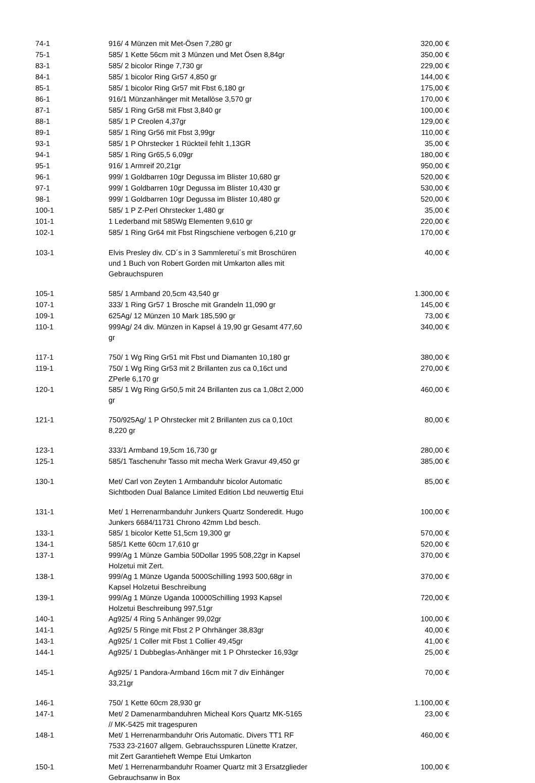| 74-1 | 916/ 4 Münzen mit Met-Ösen 7,280 gr | 320,00 € |
| 75-1 | 585/ 1 Kette 56cm mit 3 Münzen und Met Ösen 8,84gr | 350,00 € |
| 83-1 | 585/ 2 bicolor Ringe 7,730 gr | 229,00 € |
| 84-1 | 585/ 1 bicolor Ring Gr57 4,850 gr | 144,00 € |
| 85-1 | 585/ 1 bicolor Ring Gr57 mit Fbst 6,180 gr | 175,00 € |
| 86-1 | 916/1 Münzanhänger mit Metallöse 3,570 gr | 170,00 € |
| 87-1 | 585/ 1 Ring Gr58 mit Fbst 3,840 gr | 100,00 € |
| 88-1 | 585/ 1 P Creolen 4,37gr | 129,00 € |
| 89-1 | 585/ 1 Ring Gr56 mit Fbst 3,99gr | 110,00 € |
| 93-1 | 585/ 1 P Ohrstecker 1 Rückteil fehlt 1,13GR | 35,00 € |
| 94-1 | 585/ 1 Ring Gr65,5 6,09gr | 180,00 € |
| 95-1 | 916/ 1 Armreif 20,21gr | 950,00 € |
| 96-1 | 999/ 1 Goldbarren 10gr Degussa im Blister 10,680 gr | 520,00 € |
| 97-1 | 999/ 1 Goldbarren 10gr Degussa im Blister 10,430 gr | 530,00 € |
| 98-1 | 999/ 1 Goldbarren 10gr Degussa im Blister 10,480 gr | 520,00 € |
| 100-1 | 585/ 1 P Z-Perl Ohrstecker 1,480 gr | 35,00 € |
| 101-1 | 1 Lederband mit 585Wg Elementen 9,610 gr | 220,00 € |
| 102-1 | 585/ 1 Ring Gr64 mit Fbst Ringschiene verbogen 6,210 gr | 170,00 € |
| 103-1 | Elvis Presley div. CD´s in 3 Sammleretui´s mit Broschüren und 1 Buch von Robert Gorden mit Umkarton alles mit Gebrauchspuren | 40,00 € |
| 105-1 | 585/ 1 Armband 20,5cm 43,540 gr | 1.300,00 € |
| 107-1 | 333/ 1 Ring Gr57 1 Brosche mit Grandeln 11,090 gr | 145,00 € |
| 109-1 | 625Ag/ 12 Münzen 10 Mark 185,590 gr | 73,00 € |
| 110-1 | 999Ag/ 24 div. Münzen in Kapsel á 19,90 gr Gesamt 477,60 gr | 340,00 € |
| 117-1 | 750/ 1 Wg Ring Gr51 mit Fbst und Diamanten 10,180 gr | 380,00 € |
| 119-1 | 750/ 1 Wg Ring Gr53 mit 2 Brillanten zus ca 0,16ct und ZPerle 6,170 gr | 270,00 € |
| 120-1 | 585/ 1 Wg Ring Gr50,5 mit 24 Brillanten zus ca 1,08ct 2,000 gr | 460,00 € |
| 121-1 | 750/925Ag/ 1 P Ohrstecker mit 2 Brillanten zus ca 0,10ct 8,220 gr | 80,00 € |
| 123-1 | 333/1 Armband 19,5cm 16,730 gr | 280,00 € |
| 125-1 | 585/1 Taschenuhr Tasso mit mecha Werk Gravur 49,450 gr | 385,00 € |
| 130-1 | Met/ Carl von Zeyten 1 Armbanduhr bicolor Automatic Sichtboden Dual Balance Limited Edition Lbd neuwertig Etui | 85,00 € |
| 131-1 | Met/ 1 Herrenarmbanduhr Junkers Quartz Sonderedit. Hugo Junkers 6684/11731 Chrono 42mm Lbd besch. | 100,00 € |
| 133-1 | 585/ 1 bicolor Kette 51,5cm 19,300 gr | 570,00 € |
| 134-1 | 585/1 Kette 60cm 17,610 gr | 520,00 € |
| 137-1 | 999/Ag 1 Münze Gambia 50Dollar 1995 508,22gr in Kapsel Holzetui mit Zert. | 370,00 € |
| 138-1 | 999/Ag 1 Münze Uganda 5000Schilling 1993 500,68gr in Kapsel Holzetui Beschreibung | 370,00 € |
| 139-1 | 999/Ag 1 Münze Uganda 10000Schilling 1993 Kapsel Holzetui Beschreibung 997,51gr | 720,00 € |
| 140-1 | Ag925/ 4 Ring 5 Anhänger 99,02gr | 100,00 € |
| 141-1 | Ag925/ 5 Ringe mit Fbst 2 P Ohrhänger 38,83gr | 40,00 € |
| 143-1 | Ag925/ 1 Coller mit Fbst 1 Collier 49,45gr | 41,00 € |
| 144-1 | Ag925/ 1 Dubbeglas-Anhänger mit 1 P Ohrstecker 16,93gr | 25,00 € |
| 145-1 | Ag925/ 1 Pandora-Armband 16cm mit 7 div Einhänger 33,21gr | 70,00 € |
| 146-1 | 750/ 1 Kette 60cm 28,930 gr | 1.100,00 € |
| 147-1 | Met/ 2 Damenarmbanduhren Micheal Kors Quartz MK-5165 // MK-5425 mit tragespuren | 23,00 € |
| 148-1 | Met/ 1 Herrenarmbanduhr Oris Automatic. Divers TT1 RF 7533 23-21607 allgem. Gebrauchsspuren Lünette Kratzer, mit Zert Garantieheft Wempe Etui Umkarton | 460,00 € |
| 150-1 | Met/ 1 Herrenarmbanduhr Roamer Quartz mit 3 Ersatzglieder Gebrauchsanw in Box | 100,00 € |